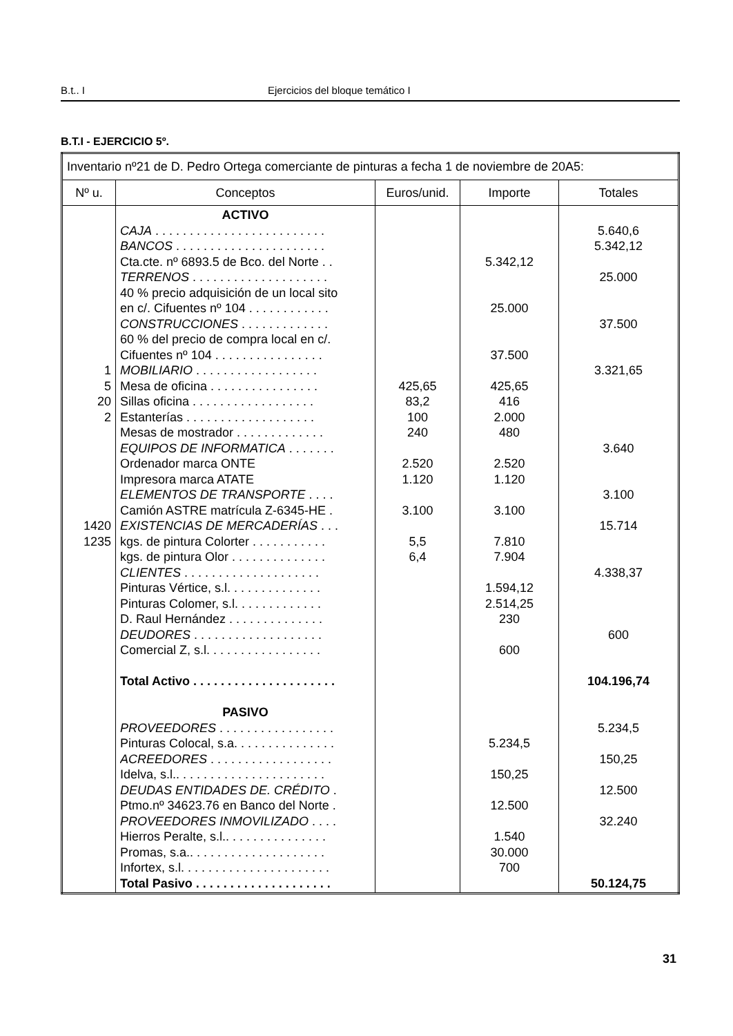B.t.. I Ejercicios del bloque temático I
B.T.I - EJERCICIO 5º.
| Inventario nº21 de D. Pedro Ortega comerciante de pinturas a fecha 1 de noviembre de 20A5: | | | | |
| Nº u. | Conceptos | Euros/unid. | Importe | Totales |
| 1 5 20 2 1420 1235 | ACTIVO CAJA . . . . . . . . . . . . . . . . . . . . . . . . . BANCOS . . . . . . . . . . . . . . . . . . . . . . Cta.cte. nº 6893.5 de Bco. del Norte . . TERRENOS . . . . . . . . . . . . . . . . . . . . 40 % precio adquisición de un local sito en c/. Cifuentes nº 104 . . . . . . . . . . . . CONSTRUCCIONES . . . . . . . . . . . . . 60 % del precio de compra local en c/. Cifuentes nº 104 . . . . . . . . . . . . . . . . MOBILIARIO . . . . . . . . . . . . . . . . . . Mesa de oficina . . . . . . . . . . . . . . . . Sillas oficina . . . . . . . . . . . . . . . . . . Estanterías . . . . . . . . . . . . . . . . . . . Mesas de mostrador . . . . . . . . . . . . . EQUIPOS DE INFORMATICA . . . . . . . Ordenador marca ONTE Impresora marca ATATE ELEMENTOS DE TRANSPORTE . . . . Camión ASTRE matrícula Z-6345-HE . EXISTENCIAS DE MERCADERÍAS . . . kgs. de pintura Colorter . . . . . . . . . . . kgs. de pintura Olor . . . . . . . . . . . . . . CLIENTES . . . . . . . . . . . . . . . . . . . . Pinturas Vértice, s.l. . . . . . . . . . . . . . Pinturas Colomer, s.l. . . . . . . . . . . . . D. Raul Hernández . . . . . . . . . . . . . . DEUDORES . . . . . . . . . . . . . . . . . . . Comercial Z, s.l. . . . . . . . . . . . . . . . . Total Activo . . . . . . . . . . . . . . . . . . . . . PASIVO PROVEEDORES . . . . . . . . . . . . . . . . . Pinturas Colocal, s.a. . . . . . . . . . . . . . . ACREEDORES . . . . . . . . . . . . . . . . . . Idelva, s.l.. . . . . . . . . . . . . . . . . . . . . . DEUDAS ENTIDADES DE. CRÉDITO . Ptmo.nº 34623.76 en Banco del Norte . PROVEEDORES INMOVILIZADO . . . . Hierros Peralte, s.l.. . . . . . . . . . . . . . . Promas, s.a.. . . . . . . . . . . . . . . . . . . . Infortex, s.l. . . . . . . . . . . . . . . . . . . . . . Total Pasivo . . . . . . . . . . . . . . . . . . . . | 425,65 83,2 100 240 2.520 1.120 3.100 5,5 6,4 | 5.342,12 25.000 37.500 425,65 416 2.000 480 2.520 1.120 3.100 7.810 7.904 1.594,12 2.514,25 230 600 5.234,5 150,25 12.500 1.540 30.000 700 | 5.640,6 5.342,12 25.000 37.500 3.321,65 3.640 3.100 15.714 4.338,37 600 104.196,74 5.234,5 150,25 12.500 32.240 50.124,75 |
31